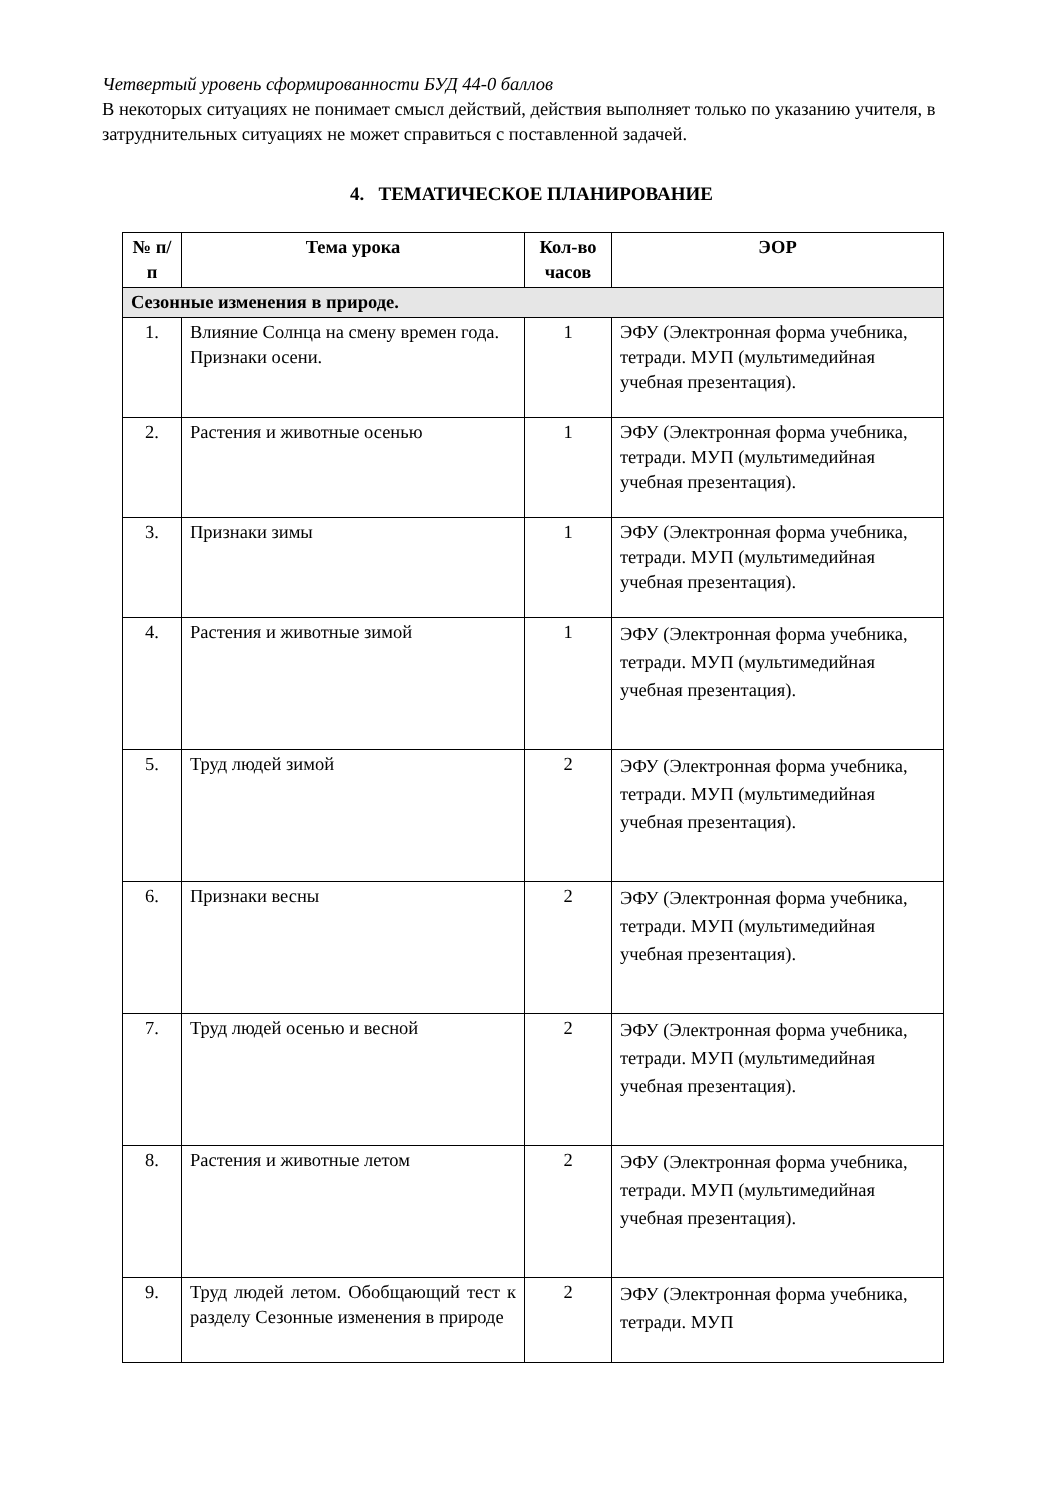Четвертый уровень сформированности БУД 44-0 баллов
В некоторых ситуациях не понимает смысл действий, действия выполняет только по указанию учителя, в затруднительных ситуациях не может справиться с поставленной задачей.
4. ТЕМАТИЧЕСКОЕ ПЛАНИРОВАНИЕ
| № п/п | Тема урока | Кол-во часов | ЭОР |
| --- | --- | --- | --- |
| Сезонные изменения в природе. | | | |
| 1. | Влияние Солнца на смену времен года. Признаки осени. | 1 | ЭФУ (Электронная форма учебника, тетради. МУП (мультимедийная учебная презентация). |
| 2. | Растения и животные осенью | 1 | ЭФУ (Электронная форма учебника, тетради. МУП (мультимедийная учебная презентация). |
| 3. | Признаки зимы | 1 | ЭФУ (Электронная форма учебника, тетради. МУП (мультимедийная учебная презентация). |
| 4. | Растения и животные зимой | 1 | ЭФУ (Электронная форма учебника, тетради. МУП (мультимедийная учебная презентация). |
| 5. | Труд людей зимой | 2 | ЭФУ (Электронная форма учебника, тетради. МУП (мультимедийная учебная презентация). |
| 6. | Признаки весны | 2 | ЭФУ (Электронная форма учебника, тетради. МУП (мультимедийная учебная презентация). |
| 7. | Труд людей осенью и весной | 2 | ЭФУ (Электронная форма учебника, тетради. МУП (мультимедийная учебная презентация). |
| 8. | Растения и животные летом | 2 | ЭФУ (Электронная форма учебника, тетради. МУП (мультимедийная учебная презентация). |
| 9. | Труд людей летом. Обобщающий тест к разделу Сезонные изменения в природе | 2 | ЭФУ (Электронная форма учебника, тетради. МУП |